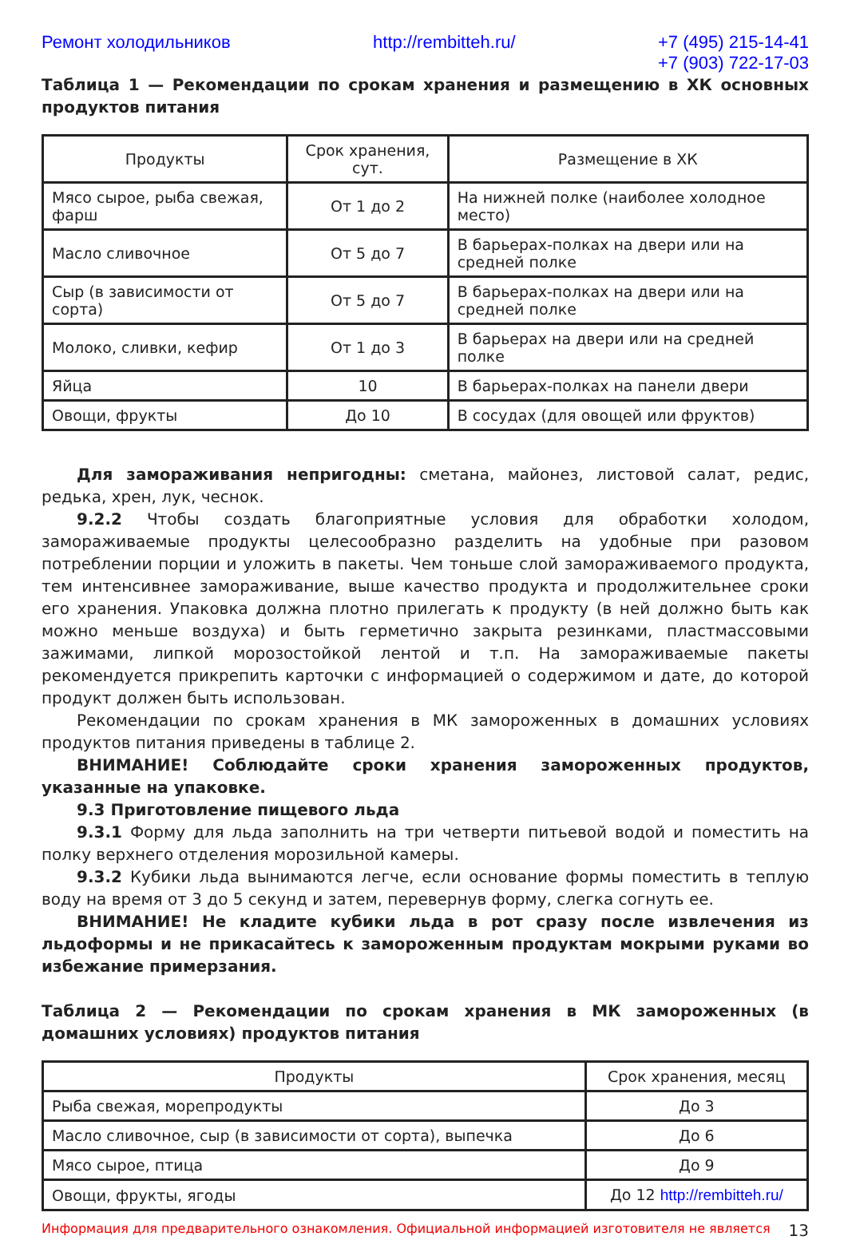Ремонт холодильников http://rembitteh.ru/ +7 (495) 215-14-41
+7 (903) 722-17-03
Таблица 1 — Рекомендации по срокам хранения и размещению в ХК основных продуктов питания
| Продукты | Срок хранения, сут. | Размещение в ХК |
| --- | --- | --- |
| Мясо сырое, рыба свежая, фарш | От 1 до 2 | На нижней полке (наиболее холодное место) |
| Масло сливочное | От 5 до 7 | В барьерах-полках на двери или на средней полке |
| Сыр (в зависимости от сорта) | От 5 до 7 | В барьерах-полках на двери или на средней полке |
| Молоко, сливки, кефир | От 1 до 3 | В барьерах на двери или на средней полке |
| Яйца | 10 | В барьерах-полках на панели двери |
| Овощи, фрукты | До 10 | В сосудах (для овощей или фруктов) |
Для замораживания непригодны: сметана, майонез, листовой салат, редис, редька, хрен, лук, чеснок.
9.2.2 Чтобы создать благоприятные условия для обработки холодом, замораживаемые продукты целесообразно разделить на удобные при разовом потреблении порции и уложить в пакеты. Чем тоньше слой замораживаемого продукта, тем интенсивнее замораживание, выше качество продукта и продолжительнее сроки его хранения. Упаковка должна плотно прилегать к продукту (в ней должно быть как можно меньше воздуха) и быть герметично закрыта резинками, пластмассовыми зажимами, липкой морозостойкой лентой и т.п. На замораживаемые пакеты рекомендуется прикрепить карточки с информацией о содержимом и дате, до которой продукт должен быть использован.
Рекомендации по срокам хранения в МК замороженных в домашних условиях продуктов питания приведены в таблице 2.
ВНИМАНИЕ! Соблюдайте сроки хранения замороженных продуктов, указанные на упаковке.
9.3 Приготовление пищевого льда
9.3.1 Форму для льда заполнить на три четверти питьевой водой и поместить на полку верхнего отделения морозильной камеры.
9.3.2 Кубики льда вынимаются легче, если основание формы поместить в теплую воду на время от 3 до 5 секунд и затем, перевернув форму, слегка согнуть ее.
ВНИМАНИЕ! Не кладите кубики льда в рот сразу после извлечения из льдоформы и не прикасайтесь к замороженным продуктам мокрыми руками во избежание примерзания.
Таблица 2 — Рекомендации по срокам хранения в МК замороженных (в домашних условиях) продуктов питания
| Продукты | Срок хранения, месяц |
| --- | --- |
| Рыба свежая, морепродукты | До 3 |
| Масло сливочное, сыр (в зависимости от сорта), выпечка | До 6 |
| Мясо сырое, птица | До 9 |
| Овощи, фрукты, ягоды | До 12 http://rembitteh.ru/ |
Информация для предварительного ознакомления. Официальной информацией изготовителя не является 13